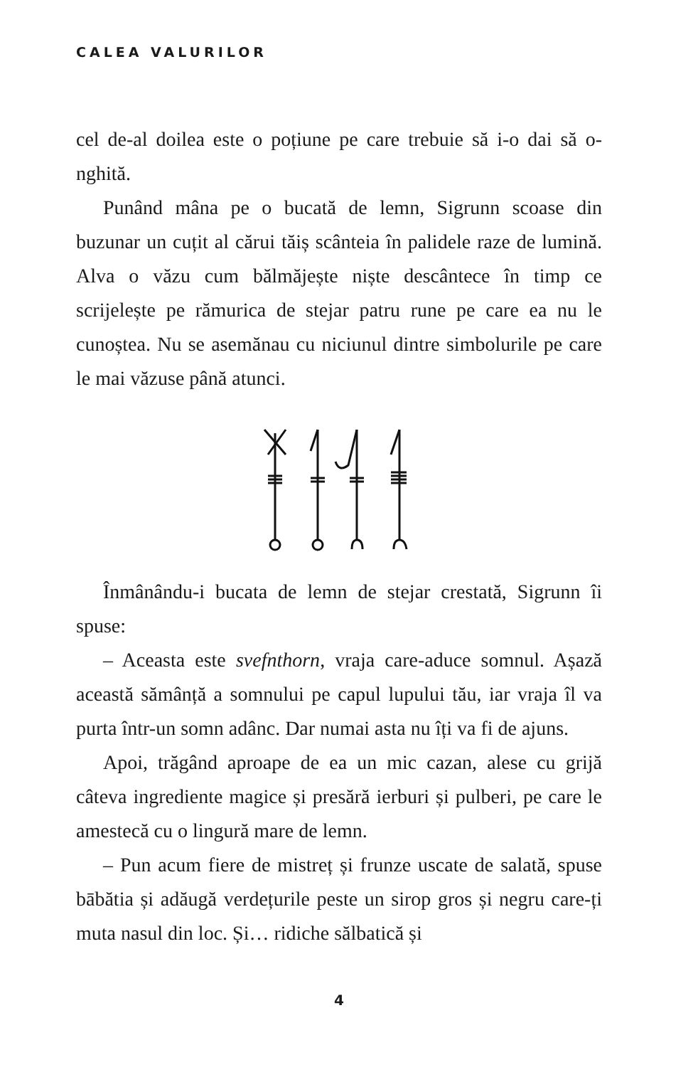CALEA VALURILOR
cel de-al doilea este o poțiune pe care trebuie să i-o dai să o-nghită.
Punând mâna pe o bucată de lemn, Sigrunn scoase din buzunar un cuțit al cărui tăiș scânteia în palidele raze de lumină. Alva o văzu cum bălmăjește niște descântece în timp ce scrijelește pe rămurica de stejar patru rune pe care ea nu le cunoștea. Nu se asemănau cu niciunul dintre simbolurile pe care le mai văzuse până atunci.
Înmânându-i bucata de lemn de stejar crestată, Sigrunn îi spuse:
– Aceasta este svefnthorn, vraja care-aduce somnul. Așază această sămânță a somnului pe capul lupului tău, iar vraja îl va purta într-un somn adânc. Dar numai asta nu îți va fi de ajuns.
Apoi, trăgând aproape de ea un mic cazan, alese cu grijă câteva ingrediente magice și presără ierburi și pulberi, pe care le amestecă cu o lingură mare de lemn.
– Pun acum fiere de mistreț și frunze uscate de salată, spuse bābătia și adăugă verdețurile peste un sirop gros și negru care-ți muta nasul din loc. Și… ridiche sălbatică și
4